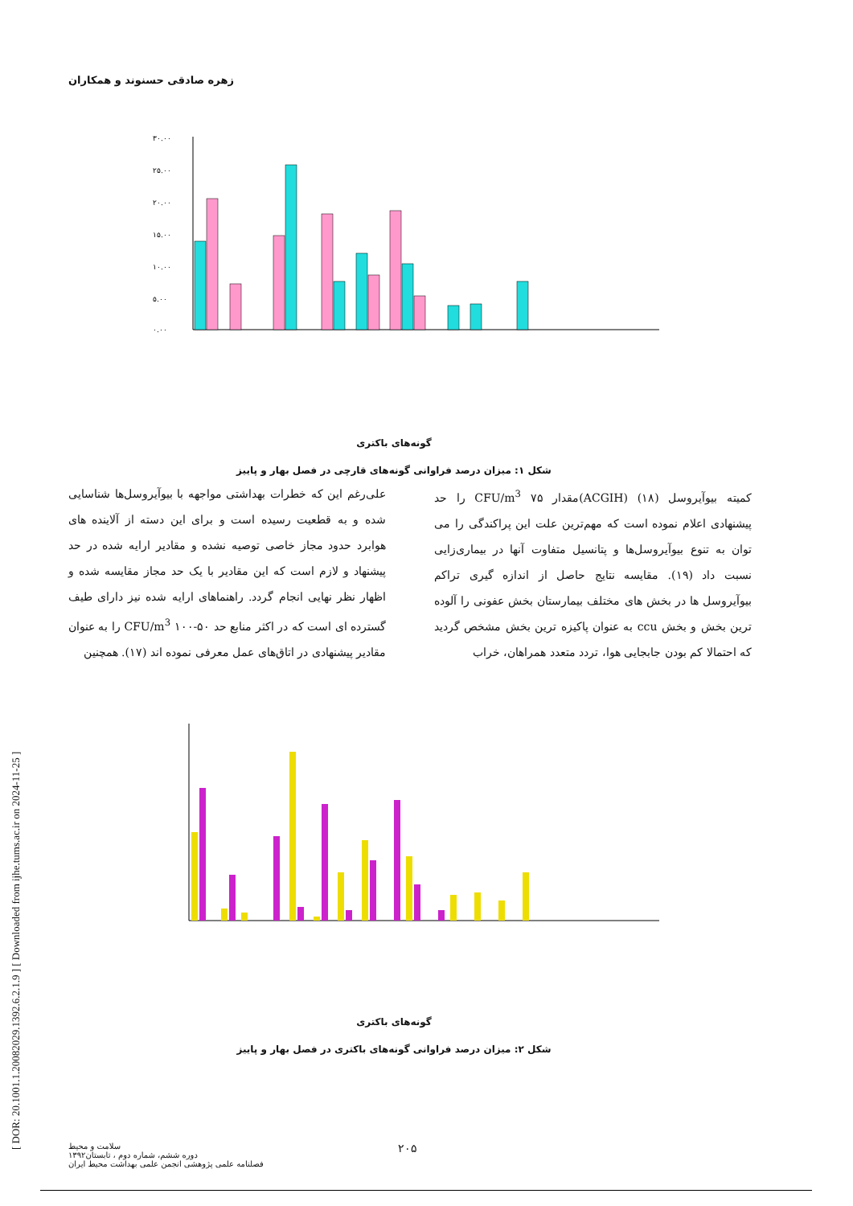زهره صادقی حسنوند و همکاران
[ DOR: 20.1001.1.20082029.1392.6.2.1.9 ] [ Downloaded from ijhe.tums.ac.ir on 2024-11-25 ]
۳۰.۰۰
۲۵.۰۰
۲۰.۰۰
۱۵.۰۰
۱۰.۰۰
۵.۰۰
۰.۰۰
گونه‌های باکتری
شکل ۱: میزان درصد فراوانی گونه‌های قارچی در فصل بهار و پاییز
علی‌رغم این که خطرات بهداشتی مواجهه با بیوآیروسل‌ها شناسایی شده و به قطعیت رسیده است و برای این دسته از آلاینده های هوابرد حدود مجاز خاصی توصیه نشده و مقادیر ارایه شده در حد پیشنهاد و لازم است که این مقادیر با یک حد مجاز مقایسه شده و اظهار نظر نهایی انجام گردد. راهنماهای ارایه شده نیز دارای طیف گسترده ای است که در اکثر منابع حد CFU/m<sup>3</sup> ۱۰۰-۵۰ را به عنوان مقادیر پیشنهادی در اتاق‌های عمل معرفی نموده اند (۱۷). همچنین
کمیته بیوآیروسل (۱۸) (ACGIH)مقدار CFU/m<sup>3</sup> ۷۵ را حد پیشنهادی اعلام نموده است که مهم‌ترین علت این پراکندگی را می توان به تنوع بیوآیروسل‌ها و پتانسیل متفاوت آنها در بیماری‌زایی نسبت داد (۱۹). مقایسه نتایج حاصل از اندازه گیری تراکم بیوآیروسل ها در بخش های مختلف بیمارستان بخش عفونی را آلوده ترین بخش و بخش ccu به عنوان پاکیزه ترین بخش مشخص گردید که احتمالا کم بودن جابجایی هوا، تردد متعدد همراهان، خراب
گونه‌های باکتری
شکل ۲: میزان درصد فراوانی گونه‌های باکتری در فصل بهار و پاییز
سلامت و محیط
دوره ششم، شماره دوم ، تابستان۱۳۹۲
فصلنامه علمی پژوهشی انجمن علمی بهداشت محیط ایران
۲۰۵